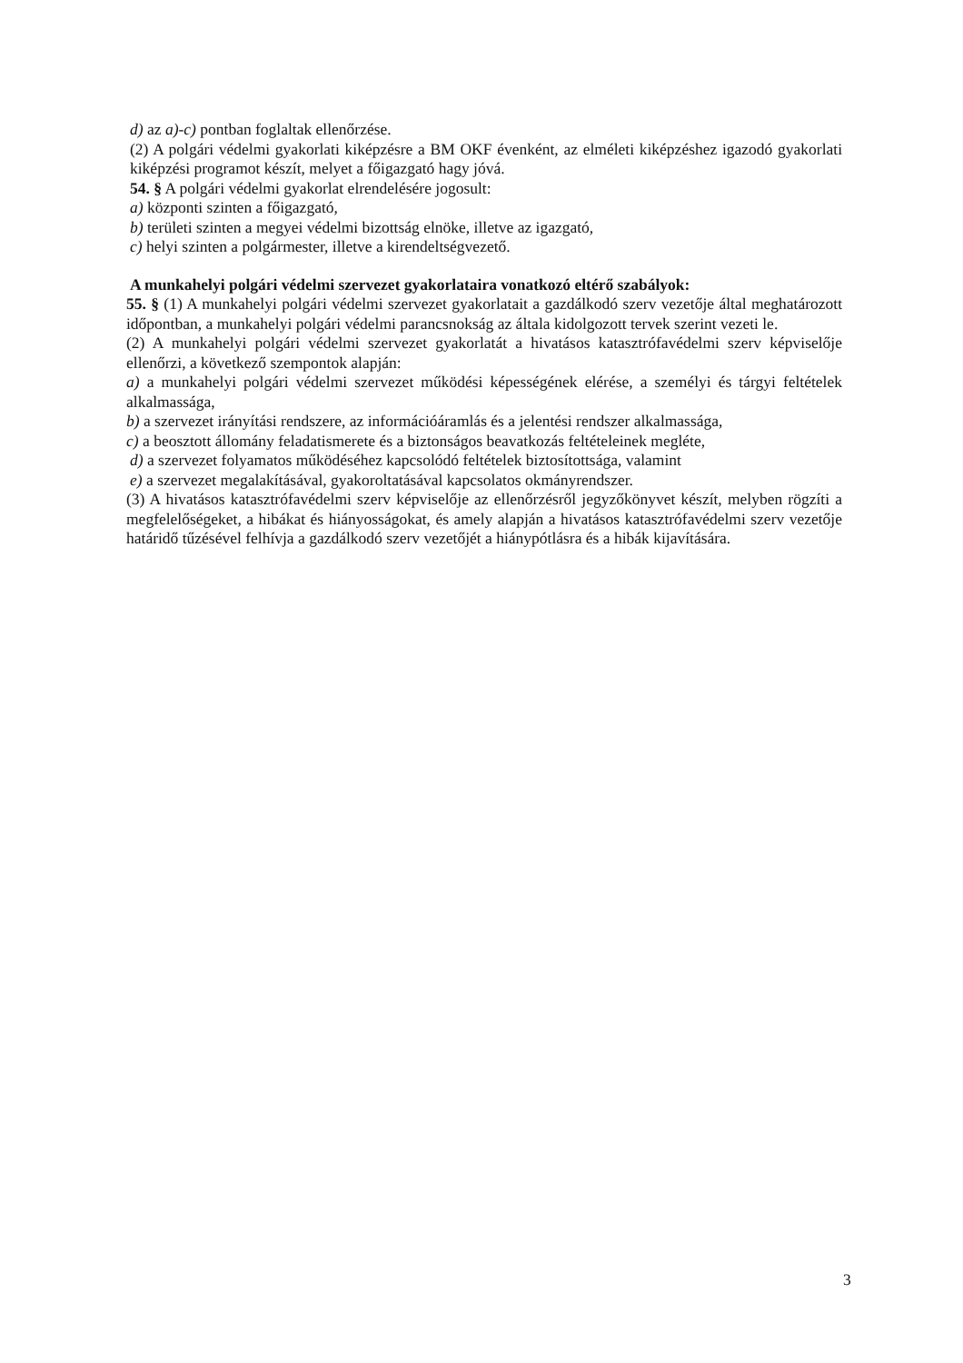d) az a)-c) pontban foglaltak ellenőrzése.
(2) A polgári védelmi gyakorlati kiképzésre a BM OKF évenként, az elméleti kiképzéshez igazodó gyakorlati kiképzési programot készít, melyet a főigazgató hagy jóvá.
54. § A polgári védelmi gyakorlat elrendelésére jogosult:
a) központi szinten a főigazgató,
b) területi szinten a megyei védelmi bizottság elnöke, illetve az igazgató,
c) helyi szinten a polgármester, illetve a kirendeltségvezető.
A munkahelyi polgári védelmi szervezet gyakorlataira vonatkozó eltérő szabályok:
55. § (1) A munkahelyi polgári védelmi szervezet gyakorlatait a gazdálkodó szerv vezetője által meghatározott időpontban, a munkahelyi polgári védelmi parancsnokság az általa kidolgozott tervek szerint vezeti le.
(2) A munkahelyi polgári védelmi szervezet gyakorlatát a hivatásos katasztrófavédelmi szerv képviselője ellenőrzi, a következő szempontok alapján:
a) a munkahelyi polgári védelmi szervezet működési képességének elérése, a személyi és tárgyi feltételek alkalmassága,
b) a szervezet irányítási rendszere, az információáramlás és a jelentési rendszer alkalmassága,
c) a beosztott állomány feladatismerete és a biztonságos beavatkozás feltételeinek megléte,
d) a szervezet folyamatos működéséhez kapcsolódó feltételek biztosítottsága, valamint
e) a szervezet megalakításával, gyakoroltatásával kapcsolatos okmányrendszer.
(3) A hivatásos katasztrófavédelmi szerv képviselője az ellenőrzésről jegyzőkönyvet készít, melyben rögzíti a megfelelőségeket, a hibákat és hiányosságokat, és amely alapján a hivatásos katasztrófavédelmi szerv vezetője határidő tűzésével felhívja a gazdálkodó szerv vezetőjét a hiánypótlásra és a hibák kijavítására.
3